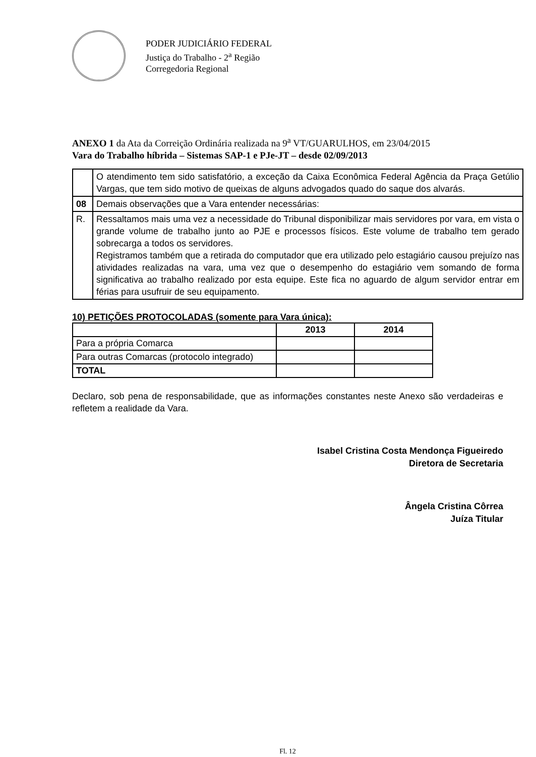PODER JUDICIÁRIO FEDERAL
Justiça do Trabalho - 2<sup>a</sup> Região
Corregedoria Regional
ANEXO 1 da Ata da Correição Ordinária realizada na 9<sup>a</sup> VT/GUARULHOS, em 23/04/2015
Vara do Trabalho híbrida – Sistemas SAP-1 e PJe-JT – desde 02/09/2013
| | O atendimento tem sido satisfatório, a exceção da Caixa Econômica Federal Agência da Praça Getúlio Vargas, que tem sido motivo de queixas de alguns advogados quado do saque dos alvarás. |
| 08 | Demais observações que a Vara entender necessárias: |
| R. | Ressaltamos mais uma vez a necessidade do Tribunal disponibilizar mais servidores por vara, em vista o grande volume de trabalho junto ao PJE e processos físicos. Este volume de trabalho tem gerado sobrecarga a todos os servidores. Registramos também que a retirada do computador que era utilizado pelo estagiário causou prejuízo nas atividades realizadas na vara, uma vez que o desempenho do estagiário vem somando de forma significativa ao trabalho realizado por esta equipe. Este fica no aguardo de algum servidor entrar em férias para usufruir de seu equipamento. |
10) PETIÇÕES PROTOCOLADAS (somente para Vara única):
| | 2013 | 2014 |
| --- | --- | --- |
| Para a própria Comarca | | |
| Para outras Comarcas (protocolo integrado) | | |
| TOTAL | | |
Declaro, sob pena de responsabilidade, que as informações constantes neste Anexo são verdadeiras e refletem a realidade da Vara.
Isabel Cristina Costa Mendonça Figueiredo
Diretora de Secretaria
Ângela Cristina Côrrea
Juíza Titular
Fl. 12